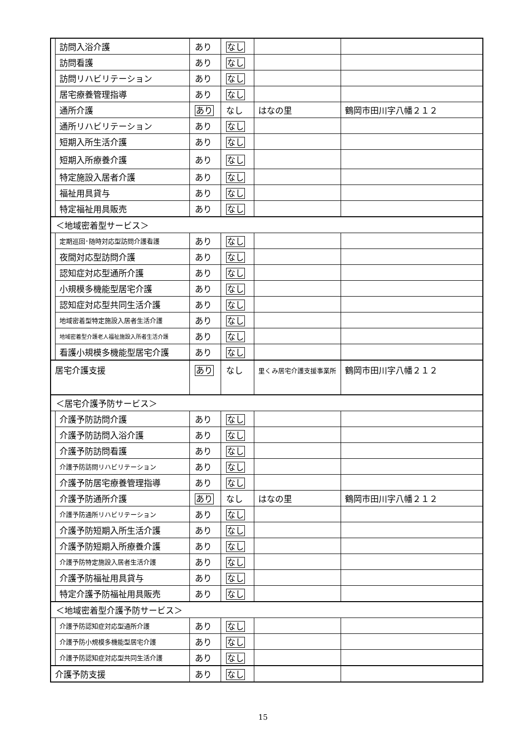| | 訪問入浴介護 | あり | なし | | |
| | 訪問看護 | あり | なし | | |
| | 訪問リハビリテーション | あり | なし | | |
| | 居宅療養管理指導 | あり | なし | | |
| | 通所介護 | あり | なし | はなの里 | 鶴岡市田川字八幡２１２ |
| | 通所リハビリテーション | あり | なし | | |
| | 短期入所生活介護 | あり | なし | | |
| | 短期入所療養介護 | あり | なし | | |
| | 特定施設入居者介護 | あり | なし | | |
| | 福祉用具貸与 | あり | なし | | |
| | 特定福祉用具販売 | あり | なし | | |
| ＜地域密着型サービス＞ | | | | | |
| | 定期巡回･随時対応型訪問介護看護 | あり | なし | | |
| | 夜間対応型訪問介護 | あり | なし | | |
| | 認知症対応型通所介護 | あり | なし | | |
| | 小規模多機能型居宅介護 | あり | なし | | |
| | 認知症対応型共同生活介護 | あり | なし | | |
| | 地域密着型特定施設入居者生活介護 | あり | なし | | |
| | 地域密着型介護老人福祉施設入所者生活介護 | あり | なし | | |
| | 看護小規模多機能型居宅介護 | あり | なし | | |
| 居宅介護支援 | | あり | なし | 里くみ居宅介護支援事業所 | 鶴岡市田川字八幡２１２ |
| ＜居宅介護予防サービス＞ | | | | | |
| | 介護予防訪問介護 | あり | なし | | |
| | 介護予防訪問入浴介護 | あり | なし | | |
| | 介護予防訪問看護 | あり | なし | | |
| | 介護予防訪問リハビリテーション | あり | なし | | |
| | 介護予防居宅療養管理指導 | あり | なし | | |
| | 介護予防通所介護 | あり | なし | はなの里 | 鶴岡市田川字八幡２１２ |
| | 介護予防通所リハビリテーション | あり | なし | | |
| | 介護予防短期入所生活介護 | あり | なし | | |
| | 介護予防短期入所療養介護 | あり | なし | | |
| | 介護予防特定施設入居者生活介護 | あり | なし | | |
| | 介護予防福祉用具貸与 | あり | なし | | |
| | 特定介護予防福祉用具販売 | あり | なし | | |
| ＜地域密着型介護予防サービス＞ | | | | | |
| | 介護予防認知症対応型通所介護 | あり | なし | | |
| | 介護予防小規模多機能型居宅介護 | あり | なし | | |
| | 介護予防認知症対応型共同生活介護 | あり | なし | | |
| 介護予防支援 | | あり | なし | | |
15